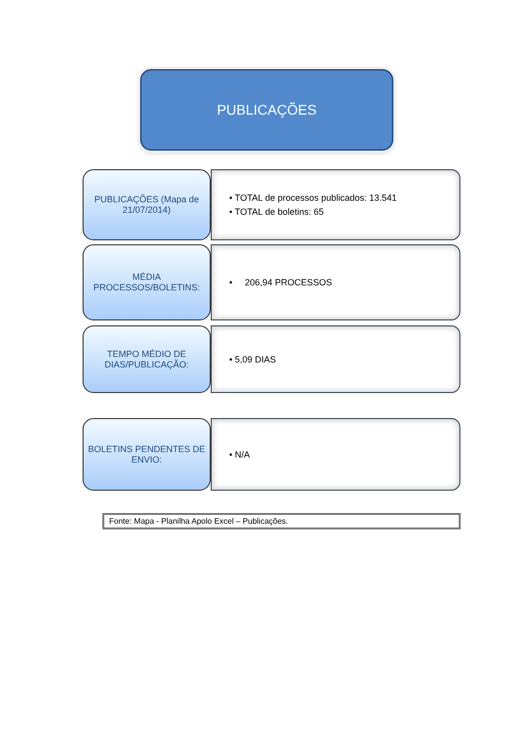PUBLICAÇÕES
PUBLICAÇÕES (Mapa de 21/07/2014)
• TOTAL de processos publicados: 13.541
• TOTAL de boletins: 65
MÉDIA PROCESSOS/BOLETINS:
• 206,94 PROCESSOS
TEMPO MÉDIO DE DIAS/PUBLICAÇÃO:
• 5,09 DIAS
BOLETINS PENDENTES DE ENVIO:
• N/A
Fonte: Mapa - Planilha Apolo Excel – Publicações.